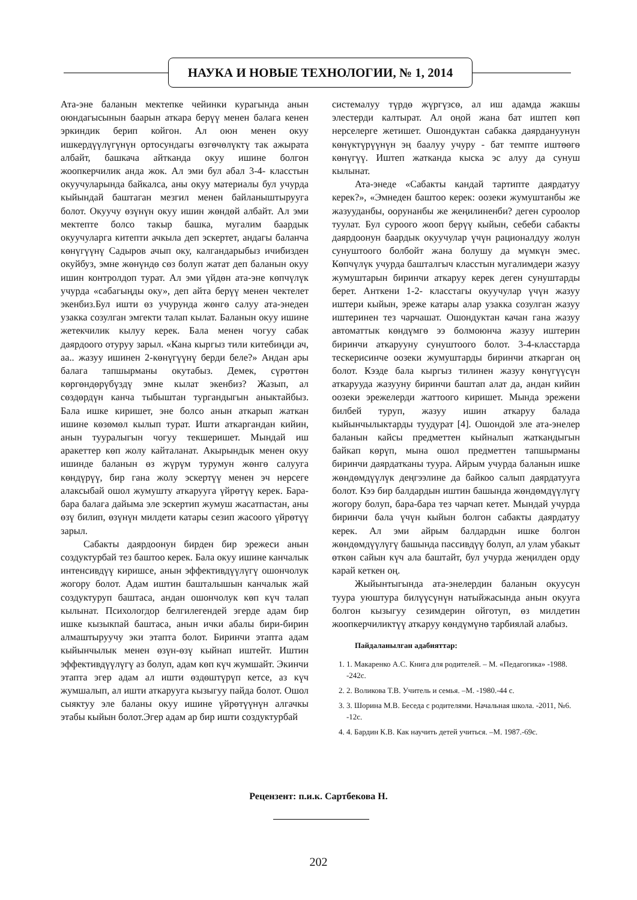НАУКА И НОВЫЕ ТЕХНОЛОГИИ, № 1, 2014
Ата-эне баланын мектепке чейинки курагында анын оюндагысынын баарын аткара берүү менен балага кенен эркиндик берип койгон. Ал оюн менен окуу ишкердүүлүгүнүн ортосундагы өзгөчөлүктү так ажырата албайт, башкача айтканда окуу ишине болгон жоопкерчилик анда жок. Ал эми бул абал 3-4- класстын окуучуларында байкалса, аны окуу материалы бул учурда кыйындай баштаган мезгил менен байланыштырууга болот. Окуучу өзүнүн окуу ишин жөндөй албайт. Ал эми мектепте болсо такыр башка, мугалим баардык окуучуларга китепти ачкыла деп эскертет, андагы баланча көнүгүүнү Садыров ачып оку, калгандарыбыз ичибизден окуйбуз, эмне жөнүндө сөз болуп жатат деп баланын окуу ишин контролдоп турат. Ал эми үйдөн ата-эне көпчүлүк учурда «сабагыңды оку», деп айта берүү менен чектелет экенбиз.Бул ишти өз учурунда жөнгө салуу ата-энеден узакка созулган эмгекти талап кылат. Баланын окуу ишине жетекчилик кылуу керек. Бала менен чогуу сабак даярдоого отуруу зарыл. «Кана кыргыз тили китебиңди ач, аа.. жазуу ишинен 2-көнүгүүнү берди беле?» Андан ары балага тапшырманы окутабыз. Демек, сүрөттөн көргөндөрүбүздү эмне кылат экенбиз? Жазып, ал сөздөрдүн канча тыбыштан тургандыгын аныктайбыз. Бала ишке киришет, эне болсо анын аткарып жаткан ишине көзөмөл кылып турат. Ишти аткаргандан кийин, анын тууралыгын чогуу текшеришет. Мындай иш аракеттер көп жолу кайталанат. Акырындык менен окуу ишинде баланын өз жүрүм турумун жөнгө салууга көндүрүү, бир гана жолу эскертүү менен эч нерсеге алаксыбай ошол жумушту аткарууга үйрөтүү керек. Бара-бара балага дайыма эле эскертип жумуш жасатпастан, аны өзү билип, өзүнүн милдети катары сезип жасоого үйрөтүү зарыл.
Сабакты даярдоонун бирден бир эрежеси анын создуктурбай тез баштоо керек. Бала окуу ишине канчалык интенсивдүү киришсе, анын эффективдүүлүгү ошончолук жогору болот. Адам иштин башталышын канчалык жай создуктуруп баштаса, андан ошончолук көп күч талап кылынат. Психологдор белгилегендей эгерде адам бир ишке кызыкпай баштаса, анын ички абалы бири-бирин алмаштыруучу эки этапта болот. Биринчи этапта адам кыйынчылык менен өзүн-өзү кыйнап иштейт. Иштин эффективдүүлүгү аз болуп, адам көп күч жумшайт. Экинчи этапта эгер адам ал ишти өздөштүрүп кетсе, аз күч жумшалып, ал ишти аткарууга кызыгуу пайда болот. Ошол сыяктуу эле баланы окуу ишине үйрөтүүнүн алгачкы этабы кыйын болот.Эгер адам ар бир ишти создуктурбай
системалуу түрдө жүргүзсө, ал иш адамда жакшы элестерди калтырат. Ал оңой жана бат иштеп көп нерселерге жетишет. Ошондуктан сабакка даярдануунун көнүктүрүүнүн эң баалуу учуру - бат темпте иштөөгө көнүгүү. Иштеп жатканда кыска эс алуу да сунуш кылынат.
Ата-энеде «Сабакты кандай тартипте даярдатуу керек?», «Эмнеден баштоо керек: оозеки жумуштанбы же жазууданбы, оорунанбы же жеңилиненби? деген суроолор туулат. Бул суроого жооп берүү кыйын, себеби сабакты даярдоонун баардык окуучулар үчүн рационалдуу жолун сунуштоого болбойт жана болушу да мүмкүн эмес. Көпчүлүк учурда башталгыч класстын мугалимдери жазуу жумуштарын биринчи аткаруу керек деген сунуштарды берет. Анткени 1-2- класстагы окуучулар үчүн жазуу иштери кыйын, эреже катары алар узакка созулган жазуу иштеринен тез чарчашат. Ошондуктан качан гана жазуу автоматтык көндүмгө ээ болмоюнча жазуу иштерин биринчи аткарууну сунуштоого болот. 3-4-класстарда тескерисинче оозеки жумуштарды биринчи аткарган оң болот. Кээде бала кыргыз тилинен жазуу көнүгүүсүн аткарууда жазууну биринчи баштап алат да, андан кийин оозеки эрежелерди жаттоого киришет. Мында эрежени билбей туруп, жазуу ишин аткаруу балада кыйынчылыктарды туудурат [4]. Ошондой эле ата-энелер баланын кайсы предметтен кыйналып жаткандыгын байкап көрүп, мына ошол предметтен тапшырманы биринчи даярдатканы туура. Айрым учурда баланын ишке жөндөмдүүлүк деңгээлине да байкоо салып даярдатууга болот. Кээ бир балдардын иштин башында жөндөмдүүлүгү жогору болуп, бара-бара тез чарчап кетет. Мындай учурда биринчи бала үчүн кыйын болгон сабакты даярдатуу керек. Ал эми айрым балдардын ишке болгон жөндөмдүүлүгү башында пассивдүү болуп, ал улам убакыт өткөн сайын күч ала баштайт, бул учурда жеңилден орду карай кеткен оң.
Жыйынтыгында ата-энелердин баланын окуусун туура уюштура билүүсүнүн натыйжасында анын окууга болгон кызыгуу сезимдерин ойготуп, өз милдетин жоопкерчиликтүү аткаруу көндүмүнө тарбиялай алабыз.
Пайдаланылган адабияттар:
1. 1. Макаренко А.С. Книга для родителей. – М. «Педагогика» -1988. -242с.
2. 2. Воликова Т.В. Учитель и семья. –М. -1980.-44 с.
3. 3. Шорина М.В. Беседа с родителями. Начальная школа. -2011, №6. -12с.
4. 4. Бардин К.В. Как научить детей учиться. –М. 1987.-69с.
Рецензент: п.и.к. Сартбекова Н.
202